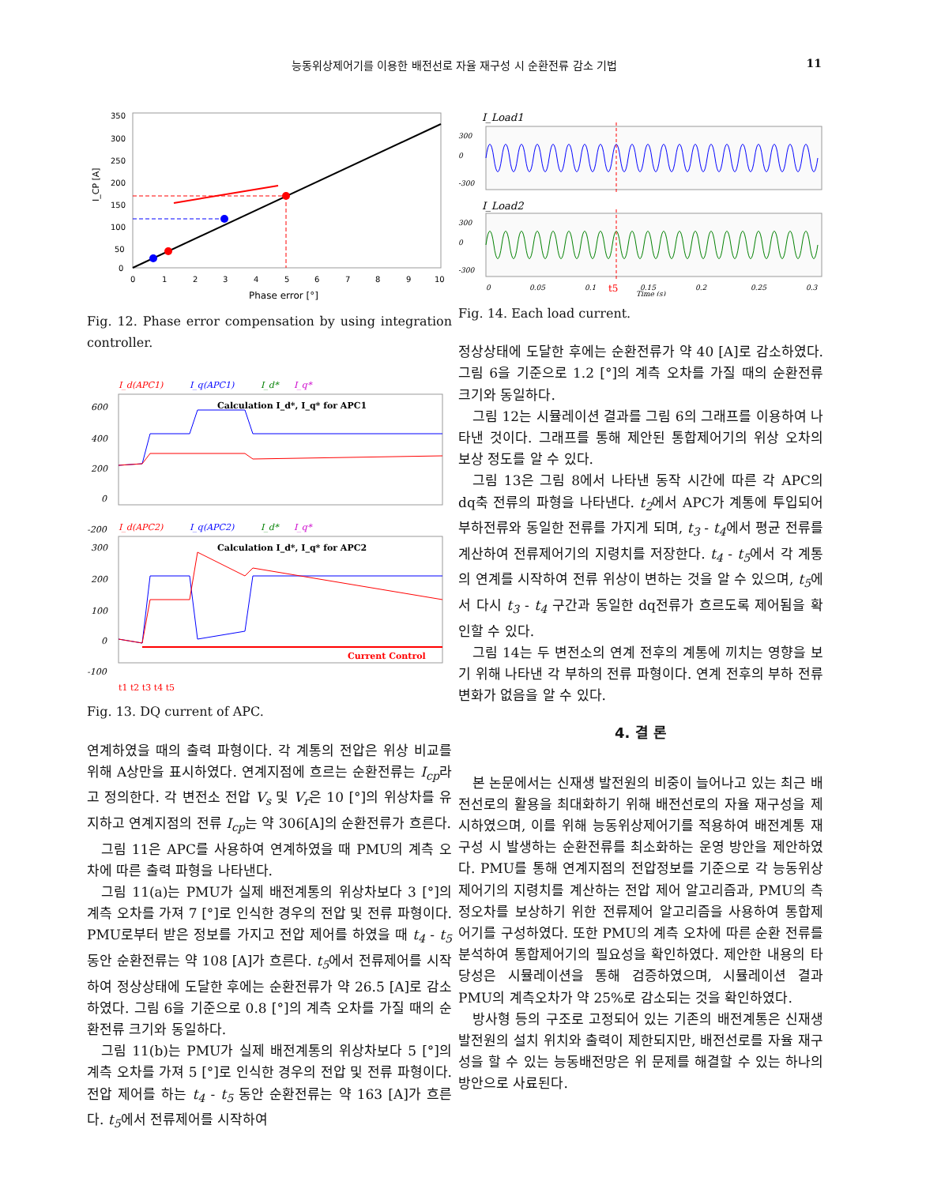능동위상제어기를 이용한 배전선로 자율 재구성 시 순환전류 감소 기법 11
350
300
250
200
150
100
50
0
0
1
2
3
4
5
6
7
8
9
10
Phase error [°]
I_CP [A]
Fig. 12. Phase error compensation by using integration controller.
I_d(APC1)
I_q(APC1)
I_d*
I_q*
Calculation I_d*, I_q* for APC1
600
400
200
0
-200
I_d(APC2)
I_q(APC2)
I_d*
I_q*
Calculation I_d*, I_q* for APC2
Current Control
300
200
100
0
-100
t1 t2 t3 t4 t5
Fig. 13. DQ current of APC.
연계하였을 때의 출력 파형이다. 각 계통의 전압은 위상 비교를 위해 A상만을 표시하였다. 연계지점에 흐르는 순환전류는 I<sub>cp</sub>라고 정의한다. 각 변전소 전압 V<sub>s</sub> 및 V<sub>r</sub>은 10 [°]의 위상차를 유지하고 연계지점의 전류 I<sub>cp</sub>는 약 306[A]의 순환전류가 흐른다.
그림 11은 APC를 사용하여 연계하였을 때 PMU의 계측 오차에 따른 출력 파형을 나타낸다.
그림 11(a)는 PMU가 실제 배전계통의 위상차보다 3 [°]의 계측 오차를 가져 7 [°]로 인식한 경우의 전압 및 전류 파형이다. PMU로부터 받은 정보를 가지고 전압 제어를 하였을 때 t<sub>4</sub> - t<sub>5</sub> 동안 순환전류는 약 108 [A]가 흐른다. t<sub>5</sub>에서 전류제어를 시작하여 정상상태에 도달한 후에는 순환전류가 약 26.5 [A]로 감소하였다. 그림 6을 기준으로 0.8 [°]의 계측 오차를 가질 때의 순환전류 크기와 동일하다.
그림 11(b)는 PMU가 실제 배전계통의 위상차보다 5 [°]의 계측 오차를 가져 5 [°]로 인식한 경우의 전압 및 전류 파형이다. 전압 제어를 하는 t<sub>4</sub> - t<sub>5</sub> 동안 순환전류는 약 163 [A]가 흐른다. t<sub>5</sub>에서 전류제어를 시작하여
I_Load1
300
0
-300
I_Load2
300
0
-300
0
0.05
0.1
t5
0.15
Time (s)
0.2
0.25
0.3
Fig. 14. Each load current.
정상상태에 도달한 후에는 순환전류가 약 40 [A]로 감소하였다. 그림 6을 기준으로 1.2 [°]의 계측 오차를 가질 때의 순환전류 크기와 동일하다.
그림 12는 시뮬레이션 결과를 그림 6의 그래프를 이용하여 나타낸 것이다. 그래프를 통해 제안된 통합제어기의 위상 오차의 보상 정도를 알 수 있다.
그림 13은 그림 8에서 나타낸 동작 시간에 따른 각 APC의 dq축 전류의 파형을 나타낸다. t<sub>2</sub>에서 APC가 계통에 투입되어 부하전류와 동일한 전류를 가지게 되며, t<sub>3</sub> - t<sub>4</sub>에서 평균 전류를 계산하여 전류제어기의 지령치를 저장한다. t<sub>4</sub> - t<sub>5</sub>에서 각 계통의 연계를 시작하여 전류 위상이 변하는 것을 알 수 있으며, t<sub>5</sub>에서 다시 t<sub>3</sub> - t<sub>4</sub> 구간과 동일한 dq전류가 흐르도록 제어됨을 확인할 수 있다.
그림 14는 두 변전소의 연계 전후의 계통에 끼치는 영향을 보기 위해 나타낸 각 부하의 전류 파형이다. 연계 전후의 부하 전류 변화가 없음을 알 수 있다.
4. 결 론
본 논문에서는 신재생 발전원의 비중이 늘어나고 있는 최근 배전선로의 활용을 최대화하기 위해 배전선로의 자율 재구성을 제시하였으며, 이를 위해 능동위상제어기를 적용하여 배전계통 재구성 시 발생하는 순환전류를 최소화하는 운영 방안을 제안하였다. PMU를 통해 연계지점의 전압정보를 기준으로 각 능동위상제어기의 지령치를 계산하는 전압 제어 알고리즘과, PMU의 측정오차를 보상하기 위한 전류제어 알고리즘을 사용하여 통합제어기를 구성하였다. 또한 PMU의 계측 오차에 따른 순환 전류를 분석하여 통합제어기의 필요성을 확인하였다. 제안한 내용의 타당성은 시뮬레이션을 통해 검증하였으며, 시뮬레이션 결과 PMU의 계측오차가 약 25%로 감소되는 것을 확인하였다.
방사형 등의 구조로 고정되어 있는 기존의 배전계통은 신재생 발전원의 설치 위치와 출력이 제한되지만, 배전선로를 자율 재구성을 할 수 있는 능동배전망은 위 문제를 해결할 수 있는 하나의 방안으로 사료된다.